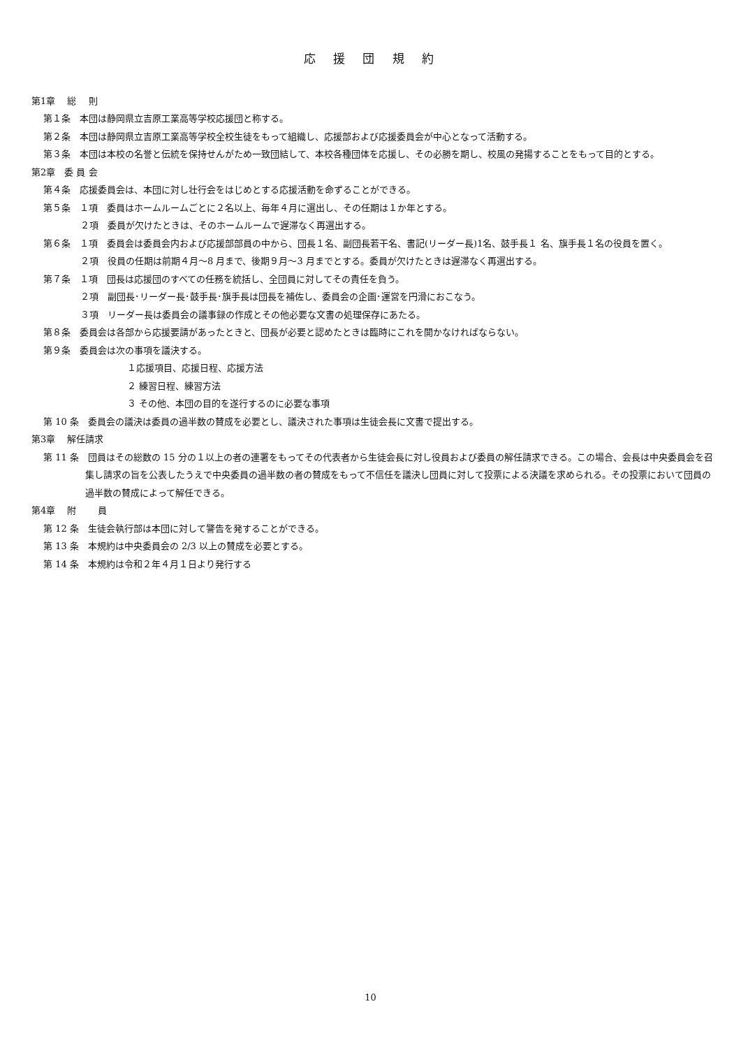応 援 団 規 約
第1章　 総　 則
第１条　本団は静岡県立吉原工業高等学校応援団と称する。
第２条　本団は静岡県立吉原工業高等学校全校生徒をもって組織し、応援部および応援委員会が中心となって活動する。
第３条　本団は本校の名誉と伝統を保持せんがため一致団結して、本校各種団体を応援し、その必勝を期し、校風の発揚することをもって目的とする。
第2章　委 員 会
第４条　応援委員会は、本団に対し壮行会をはじめとする応援活動を命ずることができる。
第５条　１項　委員はホームルームごとに２名以上、毎年４月に選出し、その任期は１か年とする。
　２項　委員が欠けたときは、そのホームルームで遅滞なく再選出する。
第６条　１項　委員会は委員会内および応援部部員の中から、団長１名、副団長若干名、書記(リーダー長)1名、鼓手長１ 名、旗手長１名の役員を置く。
　２項　役員の任期は前期４月～8 月まで、後期９月～3 月までとする。委員が欠けたときは遅滞なく再選出する。
第７条　１項　団長は応援団のすべての任務を統括し、全団員に対してその責任を負う。
　２項　副団長･リーダー長･鼓手長･旗手長は団長を補佐し、委員会の企画･運営を円滑におこなう。
　３項　リーダー長は委員会の議事録の作成とその他必要な文書の処理保存にあたる。
第８条　委員会は各部から応援要請があったときと、団長が必要と認めたときは臨時にこれを開かなければならない。
第９条　委員会は次の事項を議決する。
１応援項目、応援日程、応援方法
２ 練習日程、練習方法
３ その他、本団の目的を遂行するのに必要な事項
第 10 条　委員会の議決は委員の過半数の賛成を必要とし、議決された事項は生徒会長に文書で提出する。
第3章　 解任請求
第 11 条　団員はその総数の 15 分の１以上の者の連署をもってその代表者から生徒会長に対し役員および委員の解任請求できる。この場合、会長は中央委員会を召集し請求の旨を公表したうえで中央委員の過半数の者の賛成をもって不信任を議決し団員に対して投票による決議を求められる。その投票において団員の過半数の賛成によって解任できる。
第4章　 附　　 員
第 12 条　生徒会執行部は本団に対して警告を発することができる。
第 13 条　本規約は中央委員会の 2/3 以上の賛成を必要とする。
第 14 条　本規約は令和２年４月１日より発行する
10